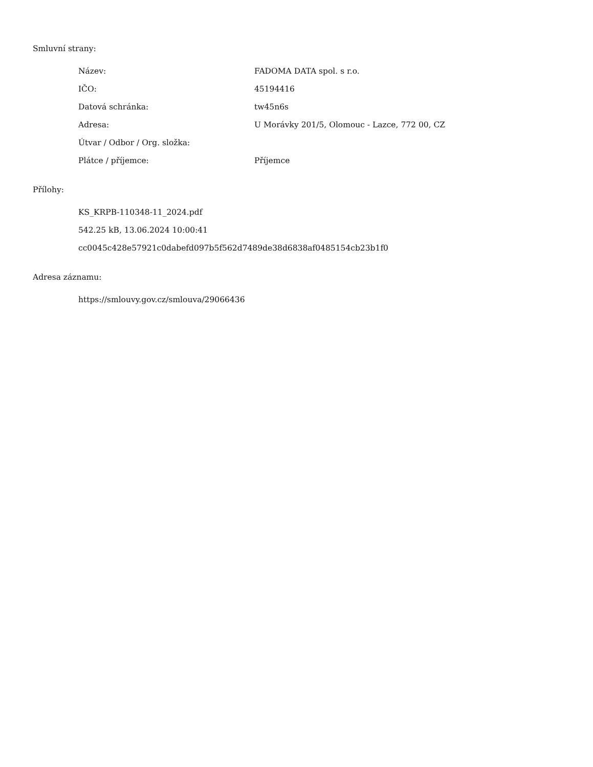Smluvní strany:
| Název: | FADOMA DATA spol. s r.o. |
| IČO: | 45194416 |
| Datová schránka: | tw45n6s |
| Adresa: | U Morávky 201/5, Olomouc - Lazce, 772 00, CZ |
| Útvar / Odbor / Org. složka: | |
| Plátce / příjemce: | Příjemce |
Přílohy:
KS_KRPB-110348-11_2024.pdf
542.25 kB, 13.06.2024 10:00:41
cc0045c428e57921c0dabefd097b5f562d7489de38d6838af0485154cb23b1f0
Adresa záznamu:
https://smlouvy.gov.cz/smlouva/29066436